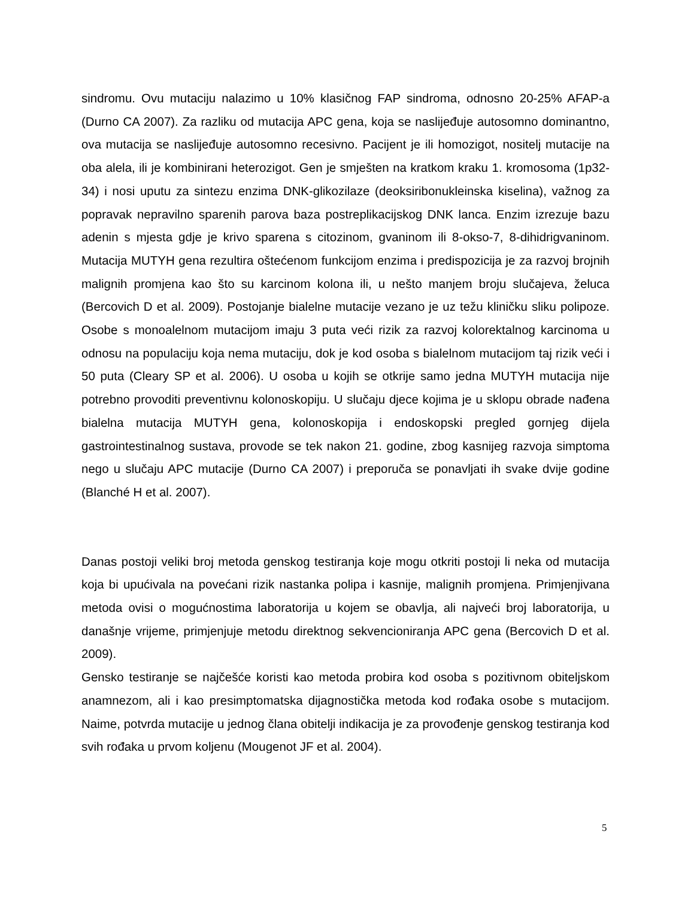sindromu. Ovu mutaciju nalazimo u 10% klasičnog FAP sindroma, odnosno 20-25% AFAP-a (Durno CA 2007). Za razliku od mutacija APC gena, koja se naslijeđuje autosomno dominantno, ova mutacija se naslijeđuje autosomno recesivno. Pacijent je ili homozigot, nositelj mutacije na oba alela, ili je kombinirani heterozigot. Gen je smješten na kratkom kraku 1. kromosoma (1p32-34) i nosi uputu za sintezu enzima DNK-glikozilaze (deoksiribonukleinska kiselina), važnog za popravak nepravilno sparenih parova baza postreplikacijskog DNK lanca. Enzim izrezuje bazu adenin s mjesta gdje je krivo sparena s citozinom, gvaninom ili 8-okso-7, 8-dihidrigvaninom. Mutacija MUTYH gena rezultira oštećenom funkcijom enzima i predispozicija je za razvoj brojnih malignih promjena kao što su karcinom kolona ili, u nešto manjem broju slučajeva, želuca (Bercovich D et al. 2009). Postojanje bialelne mutacije vezano je uz težu kliničku sliku polipoze. Osobe s monoalelnom mutacijom imaju 3 puta veći rizik za razvoj kolorektalnog karcinoma u odnosu na populaciju koja nema mutaciju, dok je kod osoba s bialelnom mutacijom taj rizik veći i 50 puta (Cleary SP et al. 2006). U osoba u kojih se otkrije samo jedna MUTYH mutacija nije potrebno provoditi preventivnu kolonoskopiju. U slučaju djece kojima je u sklopu obrade nađena bialelna mutacija MUTYH gena, kolonoskopija i endoskopski pregled gornjeg dijela gastrointestinalnog sustava, provode se tek nakon 21. godine, zbog kasnijeg razvoja simptoma nego u slučaju APC mutacije (Durno CA 2007) i preporuča se ponavljati ih svake dvije godine (Blanché H et al. 2007).
Danas postoji veliki broj metoda genskog testiranja koje mogu otkriti postoji li neka od mutacija koja bi upućivala na povećani rizik nastanka polipa i kasnije, malignih promjena. Primjenjivana metoda ovisi o mogućnostima laboratorija u kojem se obavlja, ali najveći broj laboratorija, u današnje vrijeme, primjenjuje metodu direktnog sekvencioniranja APC gena (Bercovich D et al. 2009).
Gensko testiranje se najčešće koristi kao metoda probira kod osoba s pozitivnom obiteljskom anamnezom, ali i kao presimptomatska dijagnostička metoda kod rođaka osobe s mutacijom. Naime, potvrda mutacije u jednog člana obitelji indikacija je za provođenje genskog testiranja kod svih rođaka u prvom koljenu (Mougenot JF et al. 2004).
5